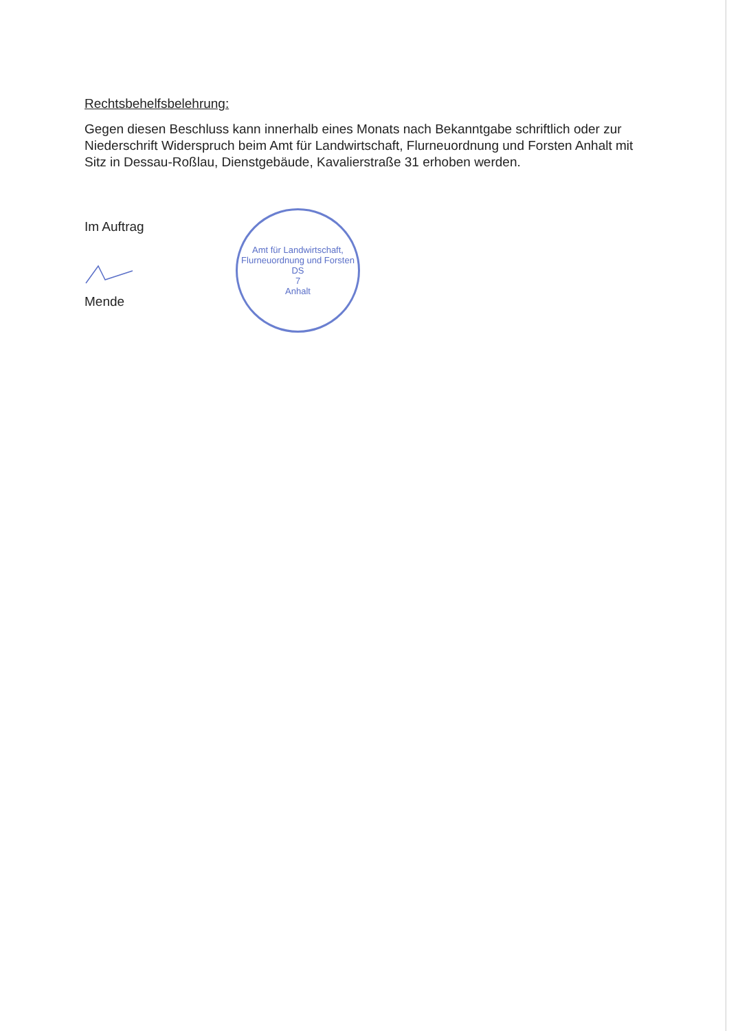Rechtsbehelfsbelehrung:
Gegen diesen Beschluss kann innerhalb eines Monats nach Bekanntgabe schriftlich oder zur Niederschrift Widerspruch beim Amt für Landwirtschaft, Flurneuordnung und Forsten Anhalt mit Sitz in Dessau-Roßlau, Dienstgebäude, Kavalierstraße 31 erhoben werden.
Im Auftrag
Mende
Amt für Landwirtschaft, Flurneuordnung und Forsten
DS
7
Anhalt